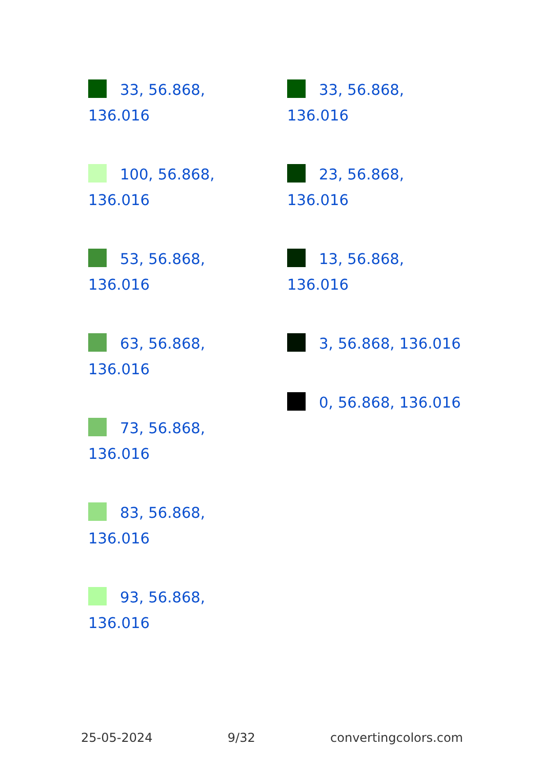33, 56.868, 136.016
100, 56.868, 136.016
53, 56.868, 136.016
63, 56.868, 136.016
73, 56.868, 136.016
83, 56.868, 136.016
93, 56.868, 136.016
33, 56.868, 136.016
23, 56.868, 136.016
13, 56.868, 136.016
3, 56.868, 136.016
0, 56.868, 136.016
25-05-2024 9/32 convertingcolors.com